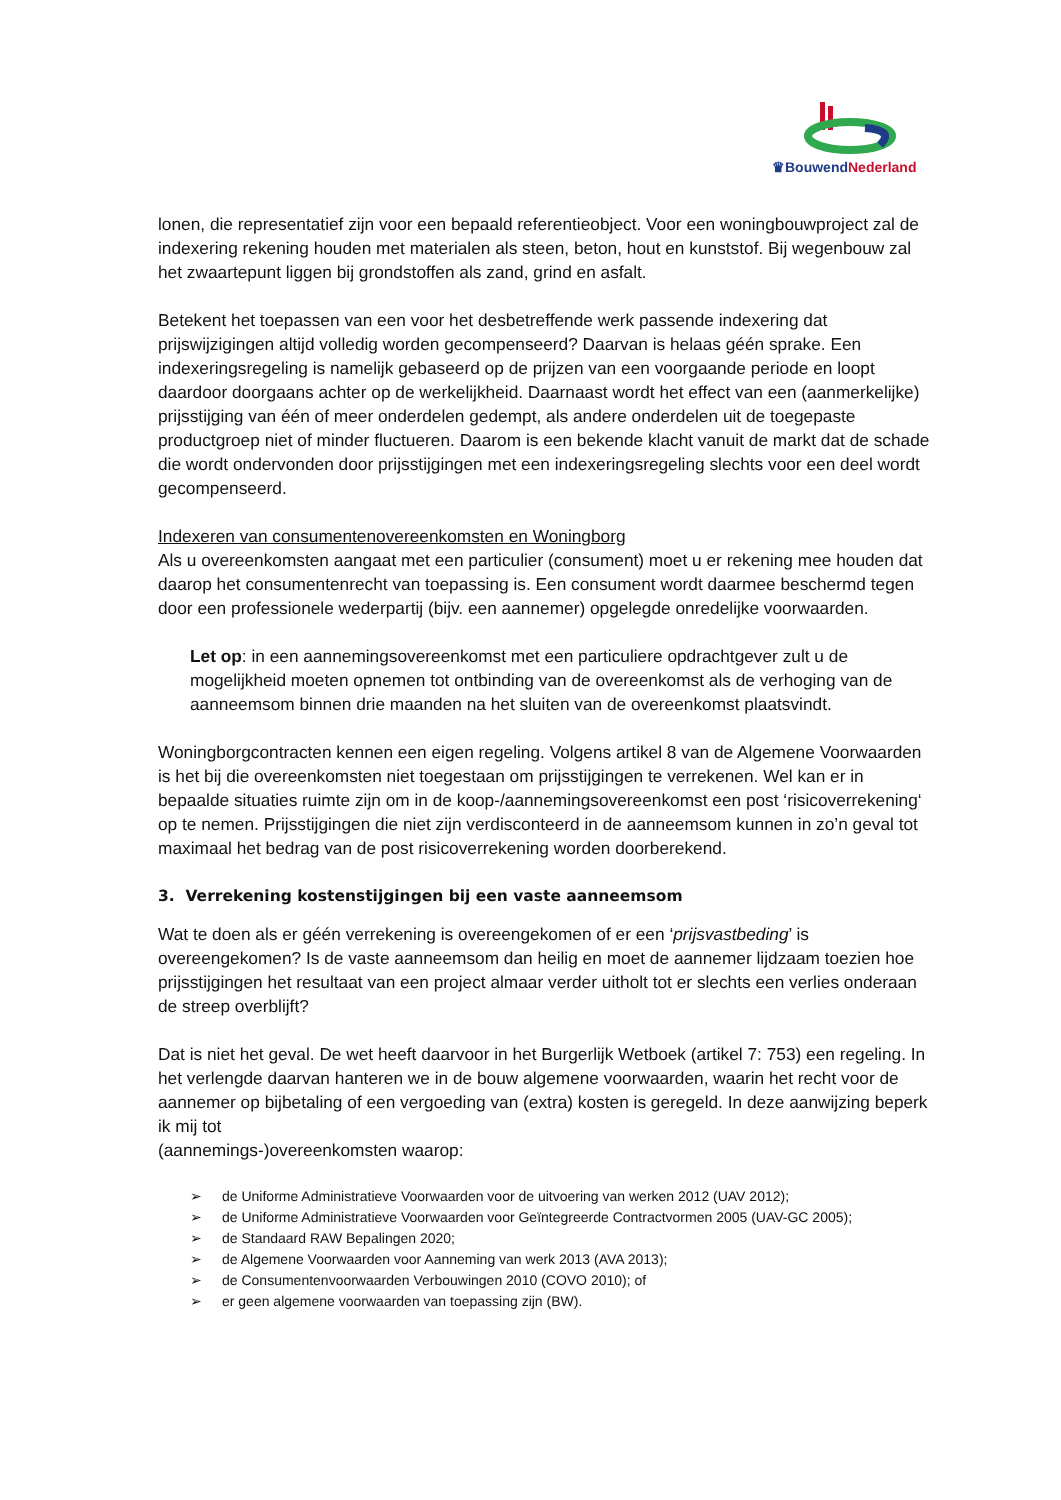♛BouwendNederland
lonen, die representatief zijn voor een bepaald referentieobject. Voor een woningbouwproject zal de indexering rekening houden met materialen als steen, beton, hout en kunststof. Bij wegenbouw zal het zwaartepunt liggen bij grondstoffen als zand, grind en asfalt.
Betekent het toepassen van een voor het desbetreffende werk passende indexering dat prijswijzigingen altijd volledig worden gecompenseerd? Daarvan is helaas géén sprake. Een indexeringsregeling is namelijk gebaseerd op de prijzen van een voorgaande periode en loopt daardoor doorgaans achter op de werkelijkheid. Daarnaast wordt het effect van een (aanmerkelijke) prijsstijging van één of meer onderdelen gedempt, als andere onderdelen uit de toegepaste productgroep niet of minder fluctueren. Daarom is een bekende klacht vanuit de markt dat de schade die wordt ondervonden door prijsstijgingen met een indexeringsregeling slechts voor een deel wordt gecompenseerd.
Indexeren van consumentenovereenkomsten en Woningborg
Als u overeenkomsten aangaat met een particulier (consument) moet u er rekening mee houden dat daarop het consumentenrecht van toepassing is. Een consument wordt daarmee beschermd tegen door een professionele wederpartij (bijv. een aannemer) opgelegde onredelijke voorwaarden.
Let op: in een aannemingsovereenkomst met een particuliere opdrachtgever zult u de mogelijkheid moeten opnemen tot ontbinding van de overeenkomst als de verhoging van de aanneemsom binnen drie maanden na het sluiten van de overeenkomst plaatsvindt.
Woningborgcontracten kennen een eigen regeling. Volgens artikel 8 van de Algemene Voorwaarden is het bij die overeenkomsten niet toegestaan om prijsstijgingen te verrekenen. Wel kan er in bepaalde situaties ruimte zijn om in de koop-/aannemingsovereenkomst een post ‘risicoverrekening‘ op te nemen. Prijsstijgingen die niet zijn verdisconteerd in de aanneemsom kunnen in zo’n geval tot maximaal het bedrag van de post risicoverrekening worden doorberekend.
3. Verrekening kostenstijgingen bij een vaste aanneemsom
Wat te doen als er géén verrekening is overeengekomen of er een ‘prijsvastbeding’ is overeengekomen? Is de vaste aanneemsom dan heilig en moet de aannemer lijdzaam toezien hoe prijsstijgingen het resultaat van een project almaar verder uitholt tot er slechts een verlies onderaan de streep overblijft?
Dat is niet het geval. De wet heeft daarvoor in het Burgerlijk Wetboek (artikel 7: 753) een regeling. In het verlengde daarvan hanteren we in de bouw algemene voorwaarden, waarin het recht voor de aannemer op bijbetaling of een vergoeding van (extra) kosten is geregeld. In deze aanwijzing beperk ik mij tot
(aannemings-)overeenkomsten waarop:
➢ de Uniforme Administratieve Voorwaarden voor de uitvoering van werken 2012 (UAV 2012);
➢ de Uniforme Administratieve Voorwaarden voor Geïntegreerde Contractvormen 2005 (UAV-GC 2005);
➢ de Standaard RAW Bepalingen 2020;
➢ de Algemene Voorwaarden voor Aanneming van werk 2013 (AVA 2013);
➢ de Consumentenvoorwaarden Verbouwingen 2010 (COVO 2010); of
➢ er geen algemene voorwaarden van toepassing zijn (BW).